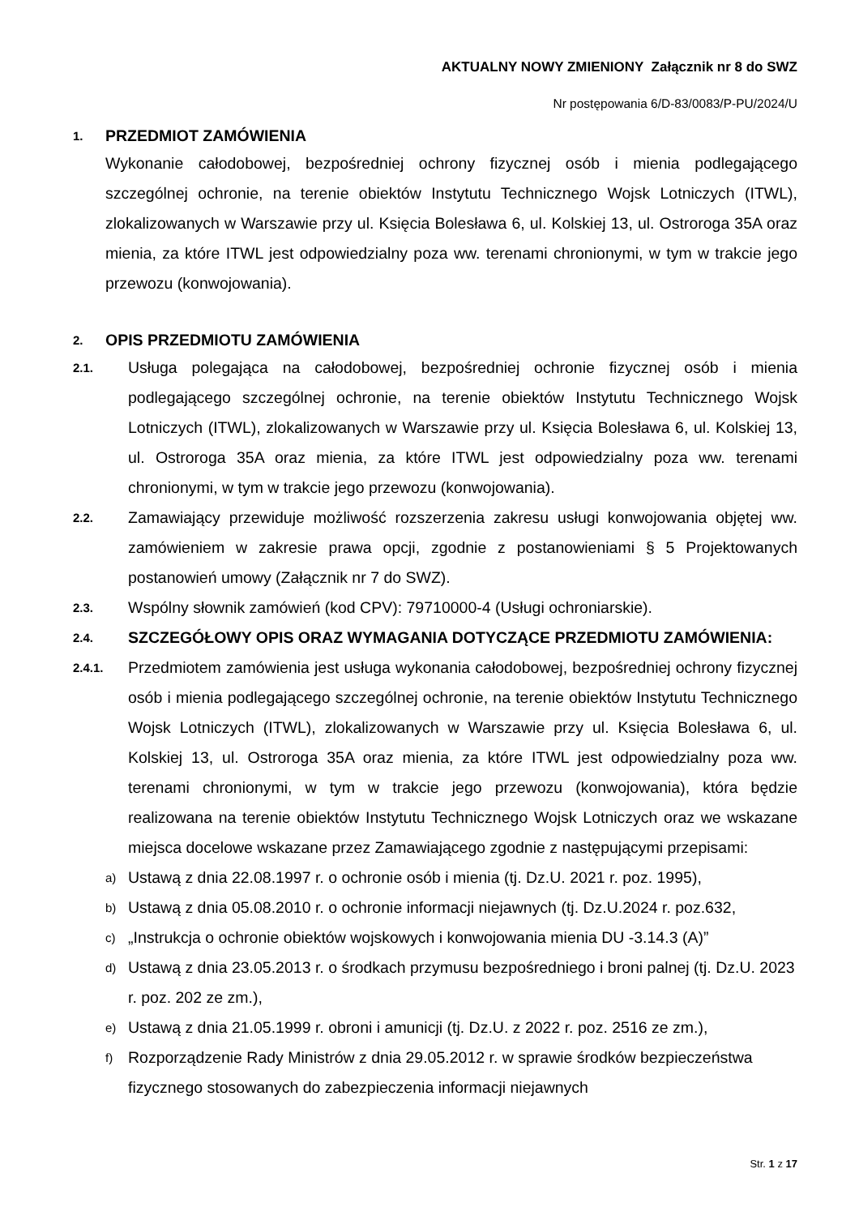AKTUALNY NOWY ZMIENIONY Załącznik nr 8 do SWZ
Nr postępowania 6/D-83/0083/P-PU/2024/U
1. PRZEDMIOT ZAMÓWIENIA
Wykonanie całodobowej, bezpośredniej ochrony fizycznej osób i mienia podlegającego szczególnej ochronie, na terenie obiektów Instytutu Technicznego Wojsk Lotniczych (ITWL), zlokalizowanych w Warszawie przy ul. Księcia Bolesława 6, ul. Kolskiej 13, ul. Ostroroga 35A oraz mienia, za które ITWL jest odpowiedzialny poza ww. terenami chronionymi, w tym w trakcie jego przewozu (konwojowania).
2. OPIS PRZEDMIOTU ZAMÓWIENIA
2.1. Usługa polegająca na całodobowej, bezpośredniej ochronie fizycznej osób i mienia podlegającego szczególnej ochronie, na terenie obiektów Instytutu Technicznego Wojsk Lotniczych (ITWL), zlokalizowanych w Warszawie przy ul. Księcia Bolesława 6, ul. Kolskiej 13, ul. Ostroroga 35A oraz mienia, za które ITWL jest odpowiedzialny poza ww. terenami chronionymi, w tym w trakcie jego przewozu (konwojowania).
2.2. Zamawiający przewiduje możliwość rozszerzenia zakresu usługi konwojowania objętej ww. zamówieniem w zakresie prawa opcji, zgodnie z postanowieniami § 5 Projektowanych postanowień umowy (Załącznik nr 7 do SWZ).
2.3. Wspólny słownik zamówień (kod CPV): 79710000-4 (Usługi ochroniarskie).
2.4. SZCZEGÓŁOWY OPIS ORAZ WYMAGANIA DOTYCZĄCE PRZEDMIOTU ZAMÓWIENIA:
2.4.1. Przedmiotem zamówienia jest usługa wykonania całodobowej, bezpośredniej ochrony fizycznej osób i mienia podlegającego szczególnej ochronie, na terenie obiektów Instytutu Technicznego Wojsk Lotniczych (ITWL), zlokalizowanych w Warszawie przy ul. Księcia Bolesława 6, ul. Kolskiej 13, ul. Ostroroga 35A oraz mienia, za które ITWL jest odpowiedzialny poza ww. terenami chronionymi, w tym w trakcie jego przewozu (konwojowania), która będzie realizowana na terenie obiektów Instytutu Technicznego Wojsk Lotniczych oraz we wskazane miejsca docelowe wskazane przez Zamawiającego zgodnie z następującymi przepisami:
a) Ustawą z dnia 22.08.1997 r. o ochronie osób i mienia (tj. Dz.U. 2021 r. poz. 1995),
b) Ustawą z dnia 05.08.2010 r. o ochronie informacji niejawnych (tj. Dz.U.2024 r. poz.632,
c) „Instrukcja o ochronie obiektów wojskowych i konwojowania mienia DU -3.14.3 (A)”
d) Ustawą z dnia 23.05.2013 r. o środkach przymusu bezpośredniego i broni palnej (tj. Dz.U. 2023 r. poz. 202 ze zm.),
e) Ustawą z dnia 21.05.1999 r. obroni i amunicji (tj. Dz.U. z 2022 r. poz. 2516 ze zm.),
f) Rozporządzenie Rady Ministrów z dnia 29.05.2012 r. w sprawie środków bezpieczeństwa fizycznego stosowanych do zabezpieczenia informacji niejawnych
Str. 1 z 17